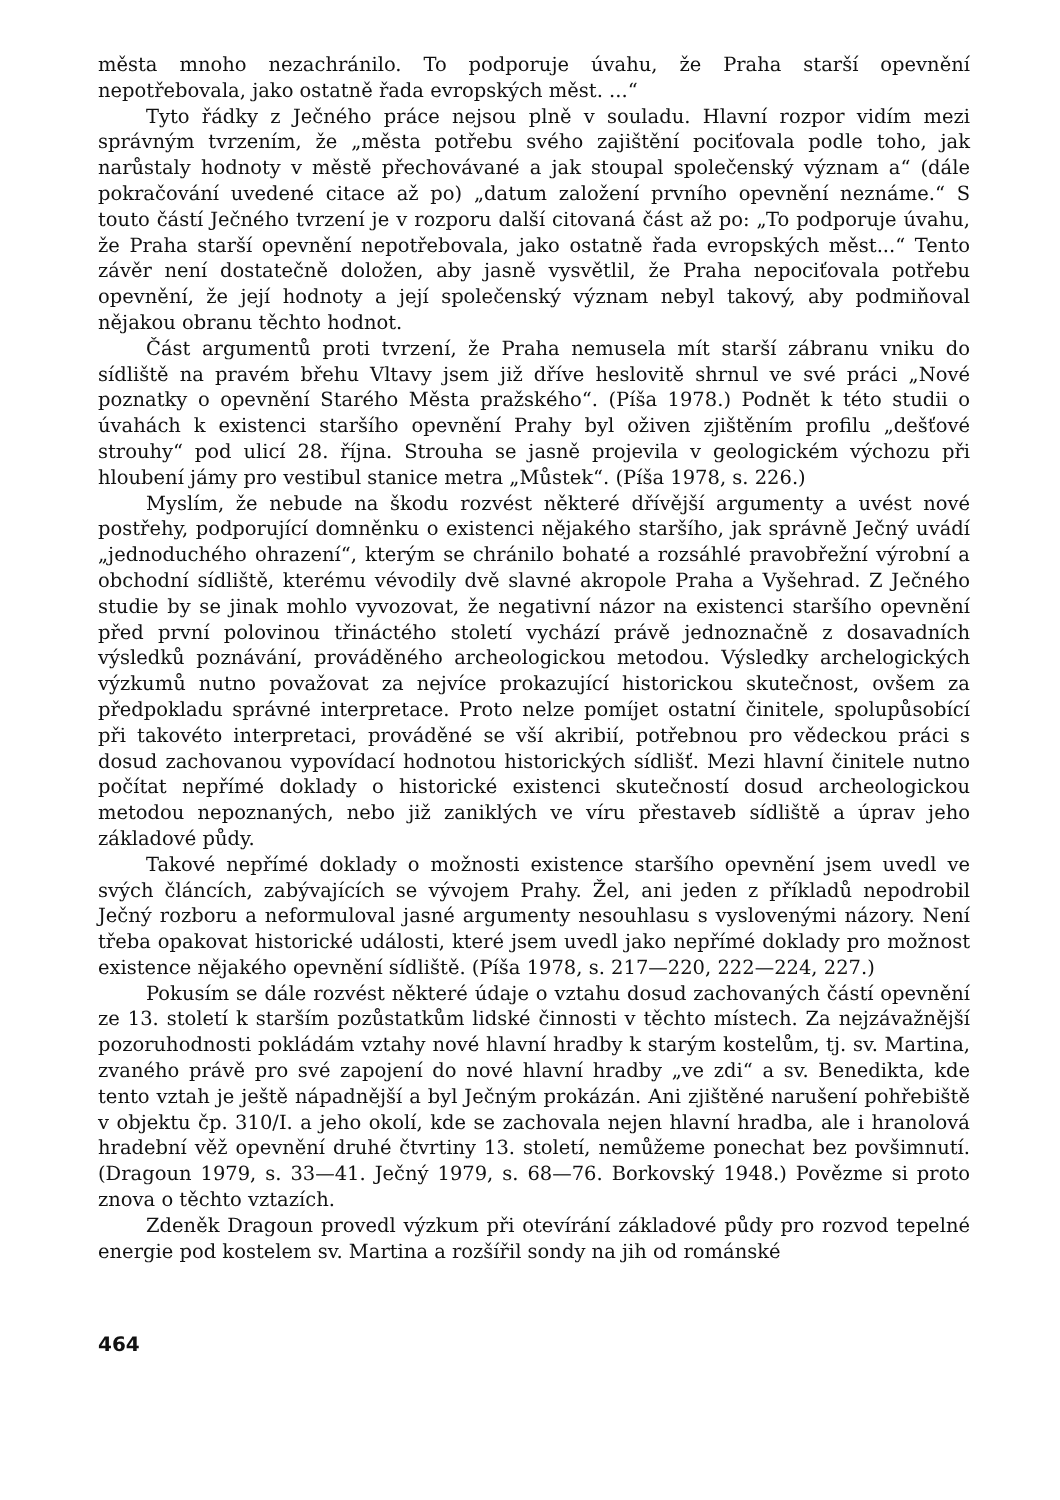města mnoho nezachránilo. To podporuje úvahu, že Praha starší opevnění nepotřebovala, jako ostatně řada evropských měst. ...“
Tyto řádky z Ječného práce nejsou plně v souladu. Hlavní rozpor vidím mezi správným tvrzením, že „města potřebu svého zajištění pociťovala podle toho, jak narůstaly hodnoty v městě přechovávané a jak stoupal společenský význam a“ (dále pokračování uvedené citace až po) „datum založení prvního opevnění neznáme.“ S touto částí Ječného tvrzení je v rozporu další citovaná část až po: „To podporuje úvahu, že Praha starší opevnění nepotřebovala, jako ostatně řada evropských měst...“ Tento závěr není dostatečně doložen, aby jasně vysvětlil, že Praha nepociťovala potřebu opevnění, že její hodnoty a její společenský význam nebyl takový, aby podmiňoval nějakou obranu těchto hodnot.
Část argumentů proti tvrzení, že Praha nemusela mít starší zábranu vniku do sídliště na pravém břehu Vltavy jsem již dříve heslovitě shrnul ve své práci „Nové poznatky o opevnění Starého Města pražského“. (Píša 1978.) Podnět k této studii o úvahách k existenci staršího opevnění Prahy byl oživen zjištěním profilu „dešťové strouhy“ pod ulicí 28. října. Strouha se jasně projevila v geologickém výchozu při hloubení jámy pro vestibul stanice metra „Můstek“. (Píša 1978, s. 226.)
Myslím, že nebude na škodu rozvést některé dřívější argumenty a uvést nové postřehy, podporující domněnku o existenci nějakého staršího, jak správně Ječný uvádí „jednoduchého ohrazení“, kterým se chránilo bohaté a rozsáhlé pravobřežní výrobní a obchodní sídliště, kterému vévodily dvě slavné akropole Praha a Vyšehrad. Z Ječného studie by se jinak mohlo vyvozovat, že negativní názor na existenci staršího opevnění před první polovinou třináctého století vychází právě jednoznačně z dosavadních výsledků poznávání, prováděného archeologickou metodou. Výsledky archelogických výzkumů nutno považovat za nejvíce prokazující historickou skutečnost, ovšem za předpokladu správné interpretace. Proto nelze pomíjet ostatní činitele, spolupůsobící při takovéto interpretaci, prováděné se vší akribií, potřebnou pro vědeckou práci s dosud zachovanou vypovídací hodnotou historických sídlišť. Mezi hlavní činitele nutno počítat nepřímé doklady o historické existenci skutečností dosud archeologickou metodou nepoznaných, nebo již zaniklých ve víru přestaveb sídliště a úprav jeho základové půdy.
Takové nepřímé doklady o možnosti existence staršího opevnění jsem uvedl ve svých článcích, zabývajících se vývojem Prahy. Žel, ani jeden z příkladů nepodrobil Ječný rozboru a neformuloval jasné argumenty nesouhlasu s vyslovenými názory. Není třeba opakovat historické události, které jsem uvedl jako nepřímé doklady pro možnost existence nějakého opevnění sídliště. (Píša 1978, s. 217—220, 222—224, 227.)
Pokusím se dále rozvést některé údaje o vztahu dosud zachovaných částí opevnění ze 13. století k starším pozůstatkům lidské činnosti v těchto místech. Za nejzávažnější pozoruhodnosti pokládám vztahy nové hlavní hradby k starým kostelům, tj. sv. Martina, zvaného právě pro své zapojení do nové hlavní hradby „ve zdi“ a sv. Benedikta, kde tento vztah je ještě nápadnější a byl Ječným prokázán. Ani zjištěné narušení pohřebiště v objektu čp. 310/I. a jeho okolí, kde se zachovala nejen hlavní hradba, ale i hranolová hradební věž opevnění druhé čtvrtiny 13. století, nemůžeme ponechat bez povšimnutí. (Dragoun 1979, s. 33—41. Ječný 1979, s. 68—76. Borkovský 1948.) Povězme si proto znova o těchto vztazích.
Zdeněk Dragoun provedl výzkum při otevírání základové půdy pro rozvod tepelné energie pod kostelem sv. Martina a rozšířil sondy na jih od románské
464